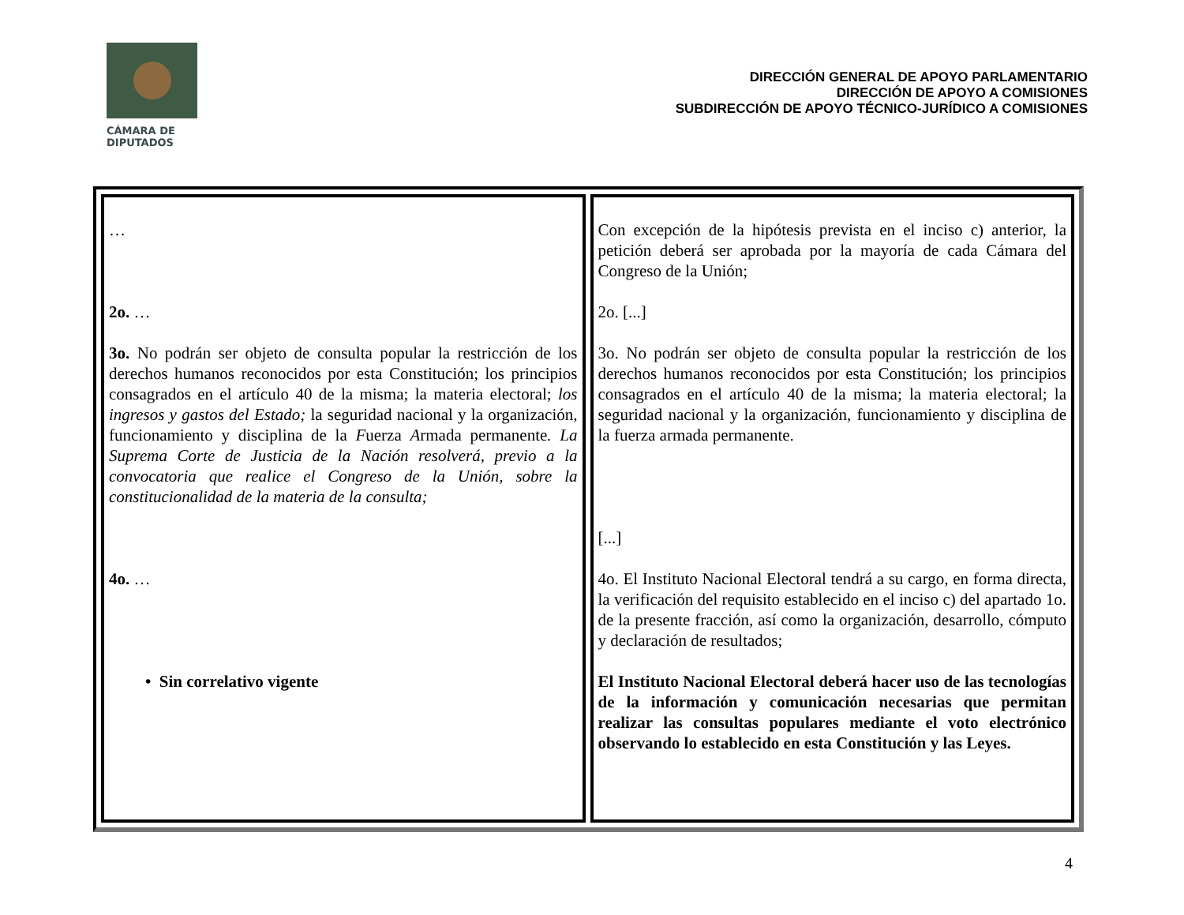CÁMARA DE
DIPUTADOS
DIRECCIÓN GENERAL DE APOYO PARLAMENTARIO
DIRECCIÓN DE APOYO A COMISIONES
SUBDIRECCIÓN DE APOYO TÉCNICO-JURÍDICO A COMISIONES
| … 2o. … 3o. No podrán ser objeto de consulta popular la restricción de los derechos humanos reconocidos por esta Constitución; los principios consagrados en el artículo 40 de la misma; la materia electoral; los ingresos y gastos del Estado; la seguridad nacional y la organización, funcionamiento y disciplina de la F uerza A rmada permanente . La Suprema Corte de Justicia de la Nación resolverá, previo a la convocatoria que realice el Congreso de la Unión, sobre la constitucionalidad de la materia de la consulta; 4o. … • Sin correlativo vigente | Con excepción de la hipótesis prevista en el inciso c) anterior, la petición deberá ser aprobada por la mayoría de cada Cámara del Congreso de la Unión; 2o. [...] 3o. No podrán ser objeto de consulta popular la restricción de los derechos humanos reconocidos por esta Constitución; los principios consagrados en el artículo 40 de la misma; la materia electoral; la seguridad nacional y la organización, funcionamiento y disciplina de la fuerza armada permanente. [...] 4o. El Instituto Nacional Electoral tendrá a su cargo, en forma directa, la verificación del requisito establecido en el inciso c) del apartado 1o. de la presente fracción, así como la organización, desarrollo, cómputo y declaración de resultados; El Instituto Nacional Electoral deberá hacer uso de las tecnologías de la información y comunicación necesarias que permitan realizar las consultas populares mediante el voto electrónico observando lo establecido en esta Constitución y las Leyes. |
4